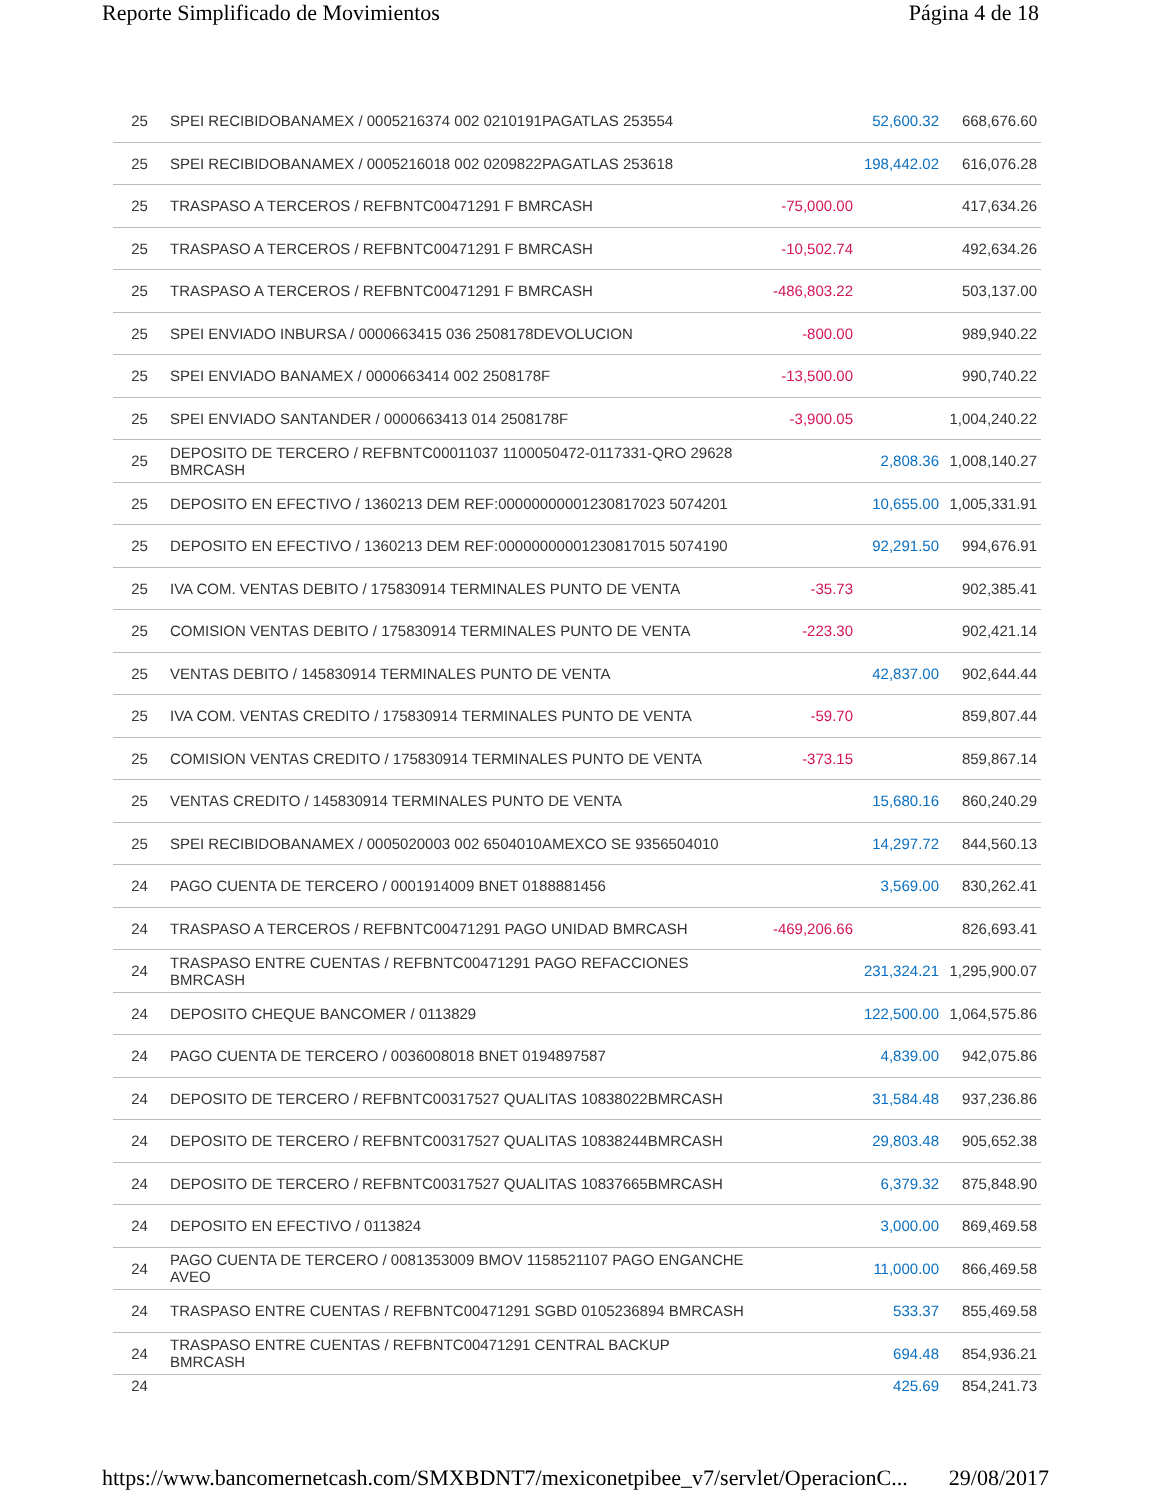Reporte Simplificado de Movimientos Página 4 de 18
| 25 | SPEI RECIBIDOBANAMEX / 0005216374 002 0210191PAGATLAS 253554 | | 52,600.32 | 668,676.60 |
| 25 | SPEI RECIBIDOBANAMEX / 0005216018 002 0209822PAGATLAS 253618 | | 198,442.02 | 616,076.28 |
| 25 | TRASPASO A TERCEROS / REFBNTC00471291 F BMRCASH | -75,000.00 | | 417,634.26 |
| 25 | TRASPASO A TERCEROS / REFBNTC00471291 F BMRCASH | -10,502.74 | | 492,634.26 |
| 25 | TRASPASO A TERCEROS / REFBNTC00471291 F BMRCASH | -486,803.22 | | 503,137.00 |
| 25 | SPEI ENVIADO INBURSA / 0000663415 036 2508178DEVOLUCION | -800.00 | | 989,940.22 |
| 25 | SPEI ENVIADO BANAMEX / 0000663414 002 2508178F | -13,500.00 | | 990,740.22 |
| 25 | SPEI ENVIADO SANTANDER / 0000663413 014 2508178F | -3,900.05 | | 1,004,240.22 |
| 25 | DEPOSITO DE TERCERO / REFBNTC00011037 1100050472-0117331-QRO 29628 BMRCASH | | 2,808.36 | 1,008,140.27 |
| 25 | DEPOSITO EN EFECTIVO / 1360213 DEM REF:00000000001230817023 5074201 | | 10,655.00 | 1,005,331.91 |
| 25 | DEPOSITO EN EFECTIVO / 1360213 DEM REF:00000000001230817015 5074190 | | 92,291.50 | 994,676.91 |
| 25 | IVA COM. VENTAS DEBITO / 175830914 TERMINALES PUNTO DE VENTA | -35.73 | | 902,385.41 |
| 25 | COMISION VENTAS DEBITO / 175830914 TERMINALES PUNTO DE VENTA | -223.30 | | 902,421.14 |
| 25 | VENTAS DEBITO / 145830914 TERMINALES PUNTO DE VENTA | | 42,837.00 | 902,644.44 |
| 25 | IVA COM. VENTAS CREDITO / 175830914 TERMINALES PUNTO DE VENTA | -59.70 | | 859,807.44 |
| 25 | COMISION VENTAS CREDITO / 175830914 TERMINALES PUNTO DE VENTA | -373.15 | | 859,867.14 |
| 25 | VENTAS CREDITO / 145830914 TERMINALES PUNTO DE VENTA | | 15,680.16 | 860,240.29 |
| 25 | SPEI RECIBIDOBANAMEX / 0005020003 002 6504010AMEXCO SE 9356504010 | | 14,297.72 | 844,560.13 |
| 24 | PAGO CUENTA DE TERCERO / 0001914009 BNET 0188881456 | | 3,569.00 | 830,262.41 |
| 24 | TRASPASO A TERCEROS / REFBNTC00471291 PAGO UNIDAD BMRCASH | -469,206.66 | | 826,693.41 |
| 24 | TRASPASO ENTRE CUENTAS / REFBNTC00471291 PAGO REFACCIONES BMRCASH | | 231,324.21 | 1,295,900.07 |
| 24 | DEPOSITO CHEQUE BANCOMER / 0113829 | | 122,500.00 | 1,064,575.86 |
| 24 | PAGO CUENTA DE TERCERO / 0036008018 BNET 0194897587 | | 4,839.00 | 942,075.86 |
| 24 | DEPOSITO DE TERCERO / REFBNTC00317527 QUALITAS 10838022BMRCASH | | 31,584.48 | 937,236.86 |
| 24 | DEPOSITO DE TERCERO / REFBNTC00317527 QUALITAS 10838244BMRCASH | | 29,803.48 | 905,652.38 |
| 24 | DEPOSITO DE TERCERO / REFBNTC00317527 QUALITAS 10837665BMRCASH | | 6,379.32 | 875,848.90 |
| 24 | DEPOSITO EN EFECTIVO / 0113824 | | 3,000.00 | 869,469.58 |
| 24 | PAGO CUENTA DE TERCERO / 0081353009 BMOV 1158521107 PAGO ENGANCHE AVEO | | 11,000.00 | 866,469.58 |
| 24 | TRASPASO ENTRE CUENTAS / REFBNTC00471291 SGBD 0105236894 BMRCASH | | 533.37 | 855,469.58 |
| 24 | TRASPASO ENTRE CUENTAS / REFBNTC00471291 CENTRAL BACKUP BMRCASH | | 694.48 | 854,936.21 |
| 24 | | | 425.69 | 854,241.73 |
https://www.bancomernetcash.com/SMXBDNT7/mexiconetpibee_v7/servlet/OperacionC... 29/08/2017